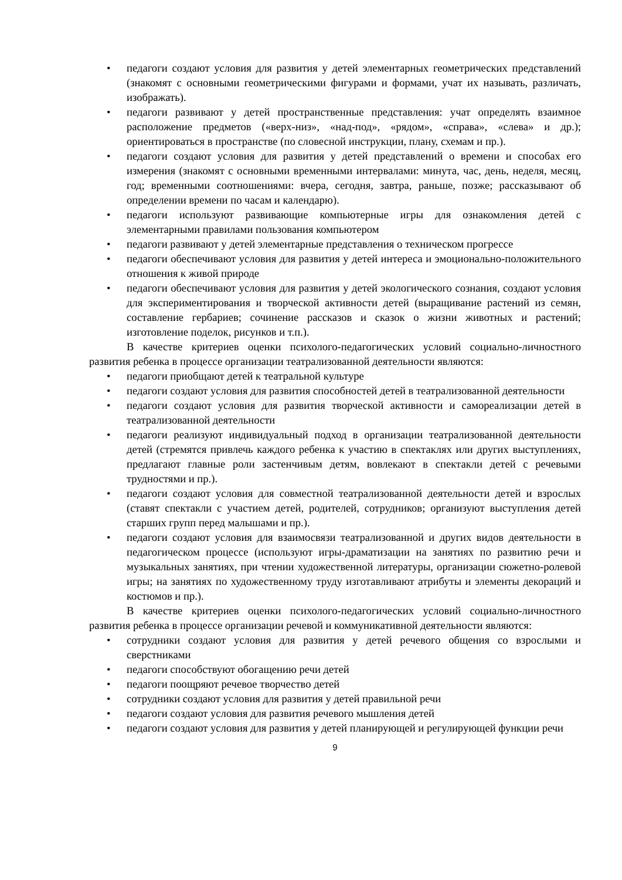• педагоги создают условия для развития у детей элементарных геометрических представлений (знакомят с основными геометрическими фигурами и формами, учат их называть, различать, изображать).
• педагоги развивают у детей пространственные представления: учат определять взаимное расположение предметов («верх-низ», «над-под», «рядом», «справа», «слева» и др.); ориентироваться в пространстве (по словесной инструкции, плану, схемам и пр.).
• педагоги создают условия для развития у детей представлений о времени и способах его измерения (знакомят с основными временными интервалами: минута, час, день, неделя, месяц, год; временными соотношениями: вчера, сегодня, завтра, раньше, позже; рассказывают об определении времени по часам и календарю).
• педагоги используют развивающие компьютерные игры для ознакомления детей с элементарными правилами пользования компьютером
• педагоги развивают у детей элементарные представления о техническом прогрессе
• педагоги обеспечивают условия для развития у детей интереса и эмоционально-положительного отношения к живой природе
• педагоги обеспечивают условия для развития у детей экологического сознания, создают условия для экспериментирования и творческой активности детей (выращивание растений из семян, составление гербариев; сочинение рассказов и сказок о жизни животных и растений; изготовление поделок, рисунков и т.п.).
В качестве критериев оценки психолого-педагогических условий социально-личностного развития ребенка в процессе организации театрализованной деятельности являются:
• педагоги приобщают детей к театральной культуре
• педагоги создают условия для развития способностей детей в театрализованной деятельности
• педагоги создают условия для развития творческой активности и самореализации детей в театрализованной деятельности
• педагоги реализуют индивидуальный подход в организации театрализованной деятельности детей (стремятся привлечь каждого ребенка к участию в спектаклях или других выступлениях, предлагают главные роли застенчивым детям, вовлекают в спектакли детей с речевыми трудностями и пр.).
• педагоги создают условия для совместной театрализованной деятельности детей и взрослых (ставят спектакли с участием детей, родителей, сотрудников; организуют выступления детей старших групп перед малышами и пр.).
• педагоги создают условия для взаимосвязи театрализованной и других видов деятельности в педагогическом процессе (используют игры-драматизации на занятиях по развитию речи и музыкальных занятиях, при чтении художественной литературы, организации сюжетно-ролевой игры; на занятиях по художественному труду изготавливают атрибуты и элементы декораций и костюмов и пр.).
В качестве критериев оценки психолого-педагогических условий социально-личностного развития ребенка в процессе организации речевой и коммуникативной деятельности являются:
• сотрудники создают условия для развития у детей речевого общения со взрослыми и сверстниками
• педагоги способствуют обогащению речи детей
• педагоги поощряют речевое творчество детей
• сотрудники создают условия для развития у детей правильной речи
• педагоги создают условия для развития речевого мышления детей
• педагоги создают условия для развития у детей планирующей и регулирующей функции речи
9